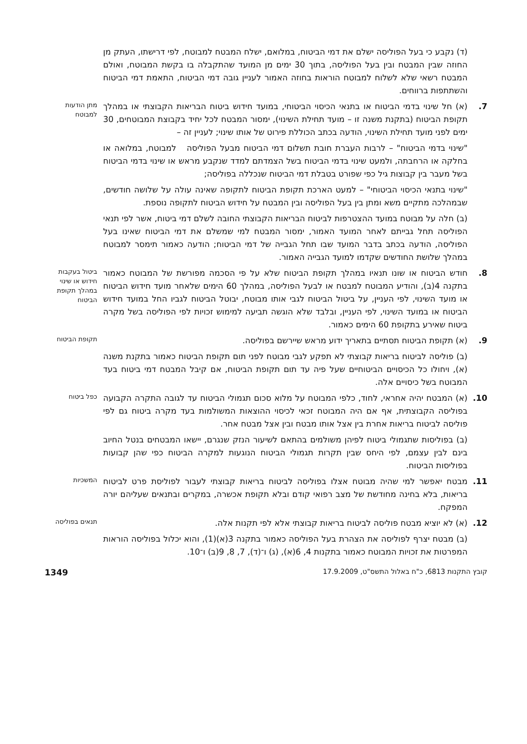(ד) נקבע כי בעל הפוליסה ישלם את דמי הביטוח, במלואם, ישלח המבטח למבוטח, לפי דרישתו, העתק מן החוזה שבין המבטח ובין בעל הפוליסה, בתוך 30 ימים מן המועד שהתקבלה בו בקשת המבוטח, ואולם המבטח רשאי שלא לשלוח למבוטח הוראות בחוזה האמור לעניין גובה דמי הביטוח, התאמת דמי הביטוח והשתתפות ברווחים.
7. (א) חל שינוי בדמי הביטוח או בתנאי הכיסוי הביטוחי, במועד חידוש ביטוח הבריאות הקבוצתי או במהלך תקופת הביטוח (בתקנת משנה זו – מועד תחילת השינוי), ימסור המבטח לכל יחיד בקבוצת המבוטחים, 30 ימים לפני מועד תחילת השינוי, הודעה בכתב הכוללת פירוט של אותו שינוי; לעניין זה –
מתן הודעות למבוטח
"שינוי בדמי הביטוח" – לרבות העברת חובת תשלום דמי הביטוח מבעל הפוליסה למבוטח, במלואה או בחלקה או הרחבתה, ולמעט שינוי בדמי הביטוח בשל הצמדתם למדד שנקבע מראש או שינוי בדמי הביטוח בשל מעבר בין קבוצות גיל כפי שפורט בטבלת דמי הביטוח שנכללה בפוליסה;
"שינוי בתנאי הכיסוי הביטוחי" – למעט הארכת תקופת הביטוח לתקופה שאינה עולה על שלושה חודשים, שבמהלכה מתקיים משא ומתן בין בעל הפוליסה ובין המבטח על חידוש הביטוח לתקופה נוספת.
(ב) חלה על מבוטח במועד ההצטרפות לביטוח הבריאות הקבוצתי החובה לשלם דמי ביטוח, אשר לפי תנאי הפוליסה תחל גבייתם לאחר המועד האמור, ימסור המבטח למי שמשלם את דמי הביטוח שאינו בעל הפוליסה, הודעה בכתב בדבר המועד שבו תחל הגבייה של דמי הביטוח; הודעה כאמור תימסר למבוטח במהלך שלושת החודשים שקדמו למועד הגבייה האמור.
8. חודש הביטוח או שונו תנאיו במהלך תקופת הביטוח שלא על פי הסכמה מפורשת של המבוטח כאמור בתקנה 4(ב), והודיע המבוטח למבטח או לבעל הפוליסה, במהלך 60 הימים שלאחר מועד חידוש הביטוח או מועד השינוי, לפי העניין, על ביטול הביטוח לגבי אותו מבוטח, יבוטל הביטוח לגביו החל במועד חידוש הביטוח או במועד השינוי, לפי העניין, ובלבד שלא הוגשה תביעה למימוש זכויות לפי הפוליסה בשל מקרה ביטוח שאירע בתקופת 60 הימים כאמור.
ביטול בעקבות חידוש או שינוי במהלך תקופת הביטוח
9. (א) תקופת הביטוח תסתיים בתאריך ידוע מראש שיירשם בפוליסה.
תקופת הביטוח
(ב) פוליסה לביטוח בריאות קבוצתי לא תפקע לגבי מבוטח לפני תום תקופת הביטוח כאמור בתקנת משנה (א), ויחולו כל הכיסויים הביטוחיים שעל פיה עד תום תקופת הביטוח, אם קיבל המבטח דמי ביטוח בעד המבוטח בשל כיסויים אלה.
10. (א) המבטח יהיה אחראי, לחוד, כלפי המבוטח על מלוא סכום תגמולי הביטוח עד לגובה התקרה הקבועה בפוליסה הקבוצתית, אף אם היה המבוטח זכאי לכיסוי ההוצאות המשולמות בעד מקרה ביטוח גם לפי פוליסה לביטוח בריאות אחרת בין אצל אותו מבטח ובין אצל מבטח אחר.
כפל ביטוח
(ב) בפוליסות שתגמולי ביטוח לפיהן משולמים בהתאם לשיעור הנזק שנגרם, יישאו המבטחים בנטל החיוב בינם לבין עצמם, לפי היחס שבין תקרות תגמולי הביטוח הנוגעות למקרה הביטוח כפי שהן קבועות בפוליסות הביטוח.
11. מבטח יאפשר למי שהיה מבוטח אצלו בפוליסה לביטוח בריאות קבוצתי לעבור לפוליסת פרט לביטוח בריאות, בלא בחינה מחודשת של מצב רפואי קודם ובלא תקופת אכשרה, במקרים ובתנאים שעליהם יורה המפקח.
המשכיות
12. (א) לא יוציא מבטח פוליסה לביטוח בריאות קבוצתי אלא לפי תקנות אלה.
תנאים בפוליסה
(ב) מבטח יצרף לפוליסה את הצהרת בעל הפוליסה כאמור בתקנה 3(א)(1), והוא יכלול בפוליסה הוראות המפרטות את זכויות המבוטח כאמור בתקנות 4, 6(א), (ג) ו־(ד), 7, 8, 9(ב) ו־10.
קובץ התקנות 6813, כ"ח באלול התשס"ט, 17.9.2009 1349